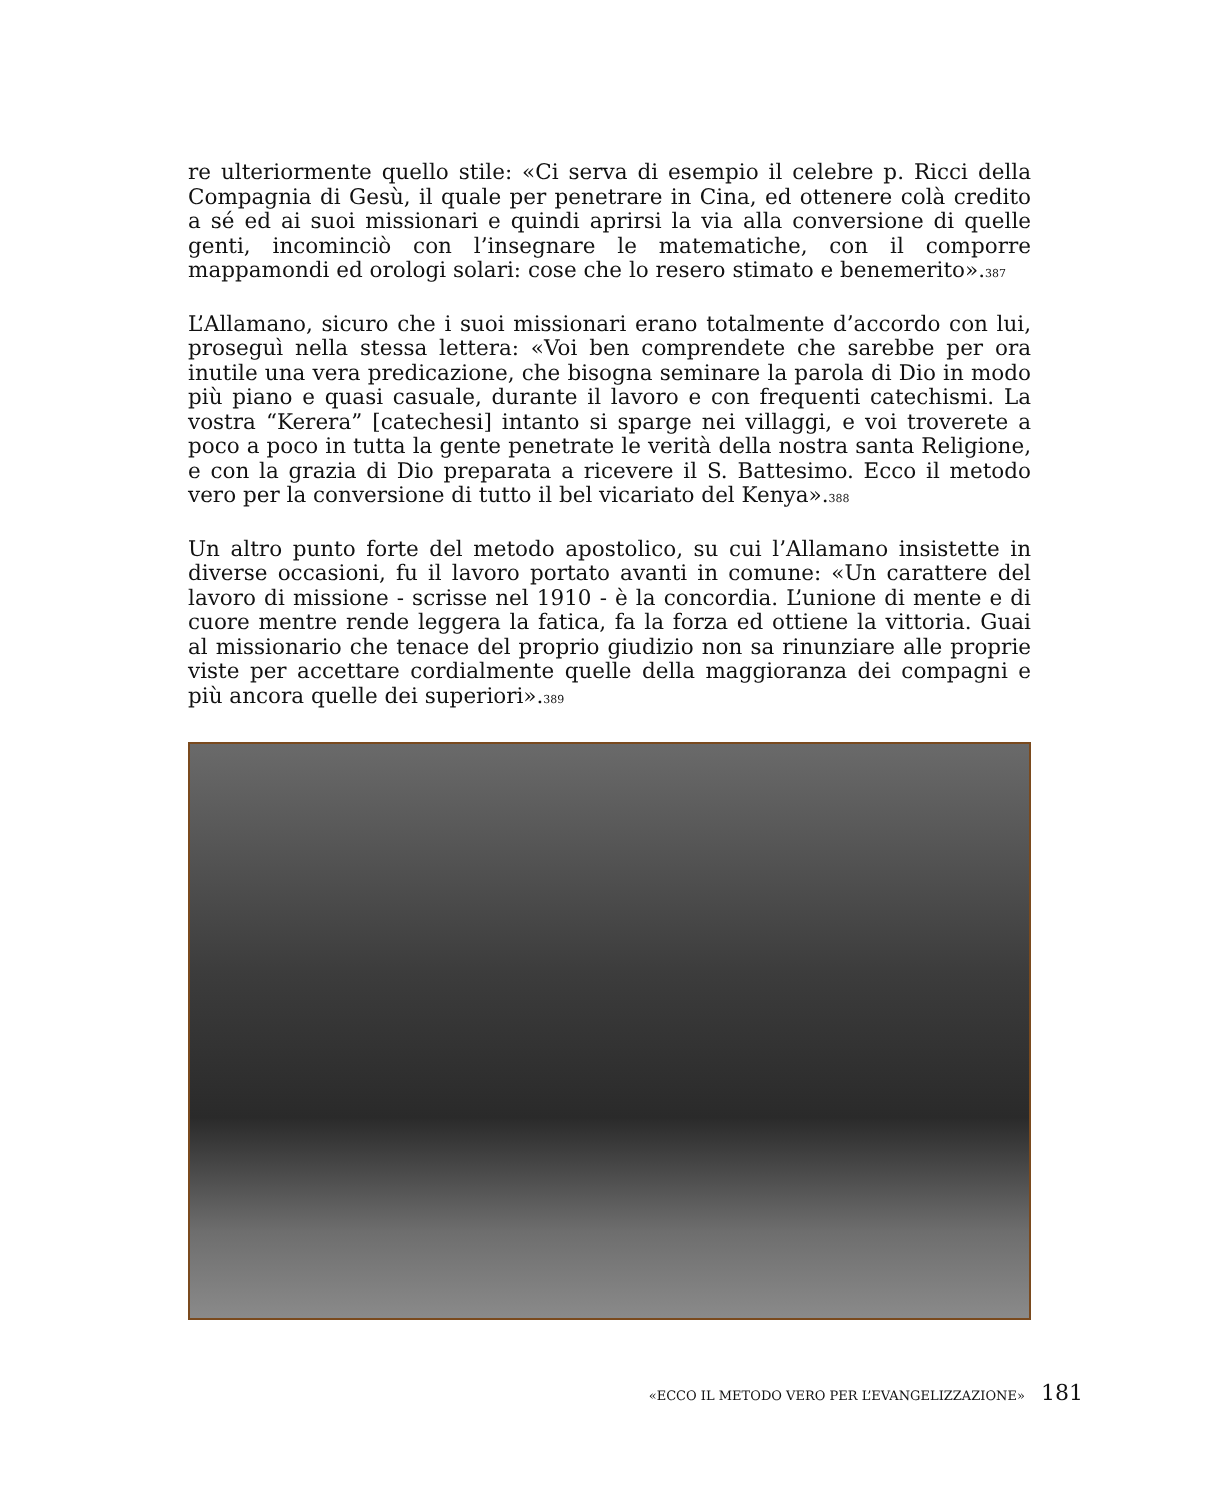re ulteriormente quello stile: «Ci serva di esempio il celebre p. Ricci della Compagnia di Gesù, il quale per penetrare in Cina, ed ottenere colà credito a sé ed ai suoi missionari e quindi aprirsi la via alla conversione di quelle genti, incominciò con l’insegnare le matematiche, con il comporre mappamondi ed orologi solari: cose che lo resero stimato e benemerito».<sup>387</sup>
L’Allamano, sicuro che i suoi missionari erano totalmente d’accordo con lui, proseguì nella stessa lettera: «Voi ben comprendete che sarebbe per ora inutile una vera predicazione, che bisogna seminare la parola di Dio in modo più piano e quasi casuale, durante il lavoro e con frequenti catechismi. La vostra “Kerera” [catechesi] intanto si sparge nei villaggi, e voi troverete a poco a poco in tutta la gente penetrate le verità della nostra santa Religione, e con la grazia di Dio preparata a ricevere il S. Battesimo. Ecco il metodo vero per la conversione di tutto il bel vicariato del Kenya».<sup>388</sup>
Un altro punto forte del metodo apostolico, su cui l’Allamano insistette in diverse occasioni, fu il lavoro portato avanti in comune: «Un carattere del lavoro di missione - scrisse nel 1910 - è la concordia. L’unione di mente e di cuore mentre rende leggera la fatica, fa la forza ed ottiene la vittoria. Guai al missionario che tenace del proprio giudizio non sa rinunziare alle proprie viste per accettare cordialmente quelle della maggioranza dei compagni e più ancora quelle dei superiori».<sup>389</sup>
«ECCO IL METODO VERO PER L’EVANGELIZZAZIONE» 181